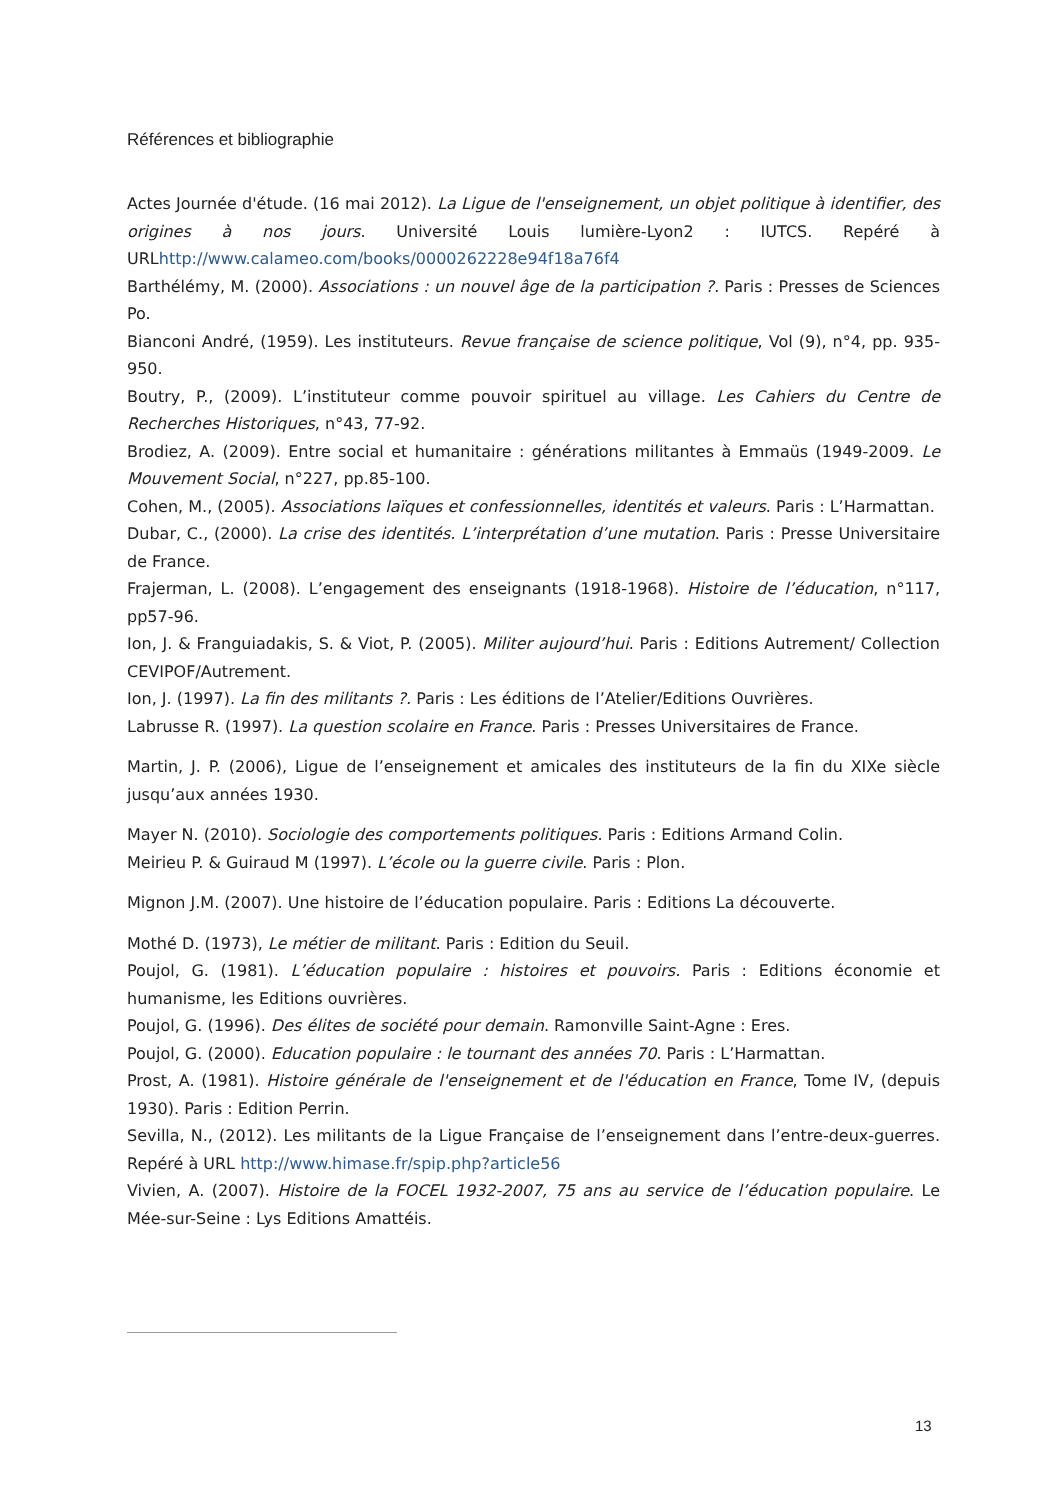Références et bibliographie
Actes Journée d'étude. (16 mai 2012). La Ligue de l'enseignement, un objet politique à identifier, des origines à nos jours. Université Louis lumière-Lyon2 : IUTCS. Repéré à URLhttp://www.calameo.com/books/0000262228e94f18a76f4
Barthélémy, M. (2000). Associations : un nouvel âge de la participation ?. Paris : Presses de Sciences Po.
Bianconi André, (1959). Les instituteurs. Revue française de science politique, Vol (9), n°4, pp. 935-950.
Boutry, P., (2009). L’instituteur comme pouvoir spirituel au village. Les Cahiers du Centre de Recherches Historiques, n°43, 77-92.
Brodiez, A. (2009). Entre social et humanitaire : générations militantes à Emmaüs (1949-2009. Le Mouvement Social, n°227, pp.85-100.
Cohen, M., (2005). Associations laïques et confessionnelles, identités et valeurs. Paris : L’Harmattan.
Dubar, C., (2000). La crise des identités. L’interprétation d’une mutation. Paris : Presse Universitaire de France.
Frajerman, L. (2008). L’engagement des enseignants (1918-1968). Histoire de l’éducation, n°117, pp57-96.
Ion, J. & Franguiadakis, S. & Viot, P. (2005). Militer aujourd’hui. Paris : Editions Autrement/ Collection CEVIPOF/Autrement.
Ion, J. (1997). La fin des militants ?. Paris : Les éditions de l’Atelier/Editions Ouvrières.
Labrusse R. (1997). La question scolaire en France. Paris : Presses Universitaires de France.
Martin, J. P. (2006), Ligue de l’enseignement et amicales des instituteurs de la fin du XIXe siècle jusqu’aux années 1930.
Mayer N. (2010). Sociologie des comportements politiques. Paris : Editions Armand Colin.
Meirieu P. & Guiraud M (1997). L’école ou la guerre civile. Paris : Plon.
Mignon J.M. (2007). Une histoire de l’éducation populaire. Paris : Editions La découverte.
Mothé D. (1973), Le métier de militant. Paris : Edition du Seuil.
Poujol, G. (1981). L’éducation populaire : histoires et pouvoirs. Paris : Editions économie et humanisme, les Editions ouvrières.
Poujol, G. (1996). Des élites de société pour demain. Ramonville Saint-Agne : Eres.
Poujol, G. (2000). Education populaire : le tournant des années 70. Paris : L’Harmattan.
Prost, A. (1981). Histoire générale de l'enseignement et de l'éducation en France, Tome IV, (depuis 1930). Paris : Edition Perrin.
Sevilla, N., (2012). Les militants de la Ligue Française de l’enseignement dans l’entre-deux-guerres. Repéré à URL http://www.himase.fr/spip.php?article56
Vivien, A. (2007). Histoire de la FOCEL 1932-2007, 75 ans au service de l’éducation populaire. Le Mée-sur-Seine : Lys Editions Amattéis.
13